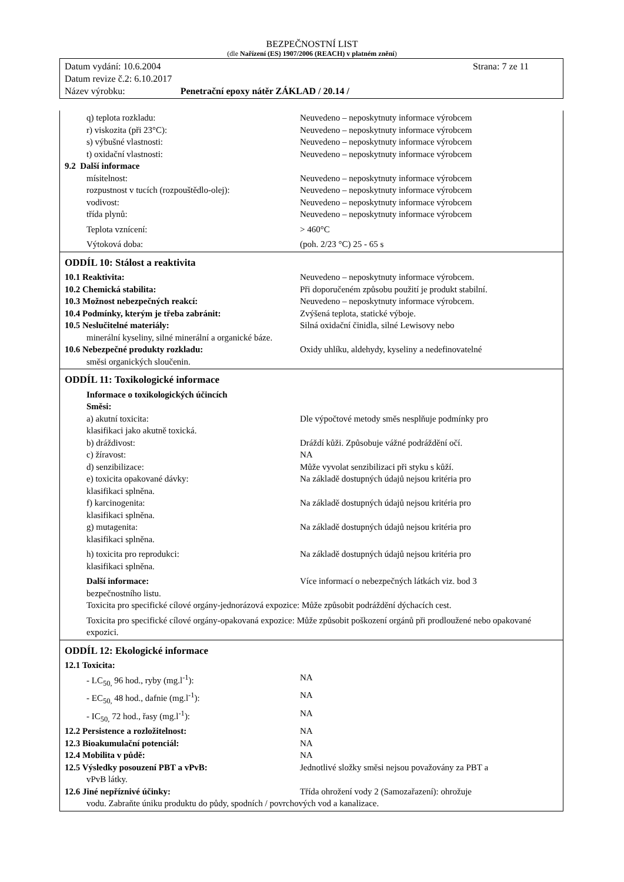BEZPEČNOSTNÍ LIST
(dle Nařízení (ES) 1907/2006 (REACH) v platném znění)
Datum vydání: 10.6.2004 Strana: 7 ze 11
Datum revize č.2: 6.10.2017
Název výrobku: Penetrační epoxy nátěr ZÁKLAD / 20.14 /
q) teplota rozkladu: Neuvedeno – neposkytnuty informace výrobcem
r) viskozita (při 23°C): Neuvedeno – neposkytnuty informace výrobcem
s) výbušné vlastnosti: Neuvedeno – neposkytnuty informace výrobcem
t) oxidační vlastnosti: Neuvedeno – neposkytnuty informace výrobcem
9.2 Další informace
mísitelnost: Neuvedeno – neposkytnuty informace výrobcem
rozpustnost v tucích (rozpouštědlo-olej): Neuvedeno – neposkytnuty informace výrobcem
vodivost: Neuvedeno – neposkytnuty informace výrobcem
třída plynů: Neuvedeno – neposkytnuty informace výrobcem
Teplota vznícení: > 460°C
Výtoková doba: (poh. 2/23 °C) 25 - 65 s
ODDÍL 10: Stálost a reaktivita
10.1 Reaktivita: Neuvedeno – neposkytnuty informace výrobcem.
10.2 Chemická stabilita: Při doporučeném způsobu použití je produkt stabilní.
10.3 Možnost nebezpečných reakcí: Neuvedeno – neposkytnuty informace výrobcem.
10.4 Podmínky, kterým je třeba zabránit: Zvýšená teplota, statické výboje.
10.5 Neslučitelné materiály: Silná oxidační činidla, silné Lewisovy nebo
minerální kyseliny, silné minerální a organické báze.
10.6 Nebezpečné produkty rozkladu: Oxidy uhlíku, aldehydy, kyseliny a nedefinovatelné
směsi organických sloučenin.
ODDÍL 11: Toxikologické informace
Informace o toxikologických účincích
Směsi:
a) akutní toxicita: Dle výpočtové metody směs nesplňuje podmínky pro
klasifikaci jako akutně toxická.
b) dráždivost: Dráždí kůži. Způsobuje vážné podráždění očí.
c) žíravost: NA
d) senzibilizace: Může vyvolat senzibilizaci při styku s kůží.
e) toxicita opakované dávky: Na základě dostupných údajů nejsou kritéria pro
klasifikaci splněna.
f) karcinogenita: Na základě dostupných údajů nejsou kritéria pro
klasifikaci splněna.
g) mutagenita: Na základě dostupných údajů nejsou kritéria pro
klasifikaci splněna.
h) toxicita pro reprodukci: Na základě dostupných údajů nejsou kritéria pro
klasifikaci splněna.
Další informace: Více informací o nebezpečných látkách viz. bod 3
bezpečnostního listu.
Toxicita pro specifické cílové orgány-jednorázová expozice: Může způsobit podráždění dýchacích cest.
Toxicita pro specifické cílové orgány-opakovaná expozice: Může způsobit poškození orgánů při prodloužené nebo opakované expozici.
ODDÍL 12: Ekologické informace
12.1 Toxicita:
- LC<sub>50,</sub> 96 hod., ryby (mg.l<sup>-1</sup>): NA
- EC<sub>50,</sub> 48 hod., dafnie (mg.l<sup>-1</sup>): NA
- IC<sub>50,</sub> 72 hod., řasy (mg.l<sup>-1</sup>): NA
12.2 Persistence a rozložitelnost: NA
12.3 Bioakumulační potenciál: NA
12.4 Mobilita v půdě: NA
12.5 Výsledky posouzení PBT a vPvB: Jednotlivé složky směsi nejsou považovány za PBT a
vPvB látky.
12.6 Jiné nepříznivé účinky: Třída ohrožení vody 2 (Samozařazení): ohrožuje
vodu. Zabraňte úniku produktu do půdy, spodních / povrchových vod a kanalizace.